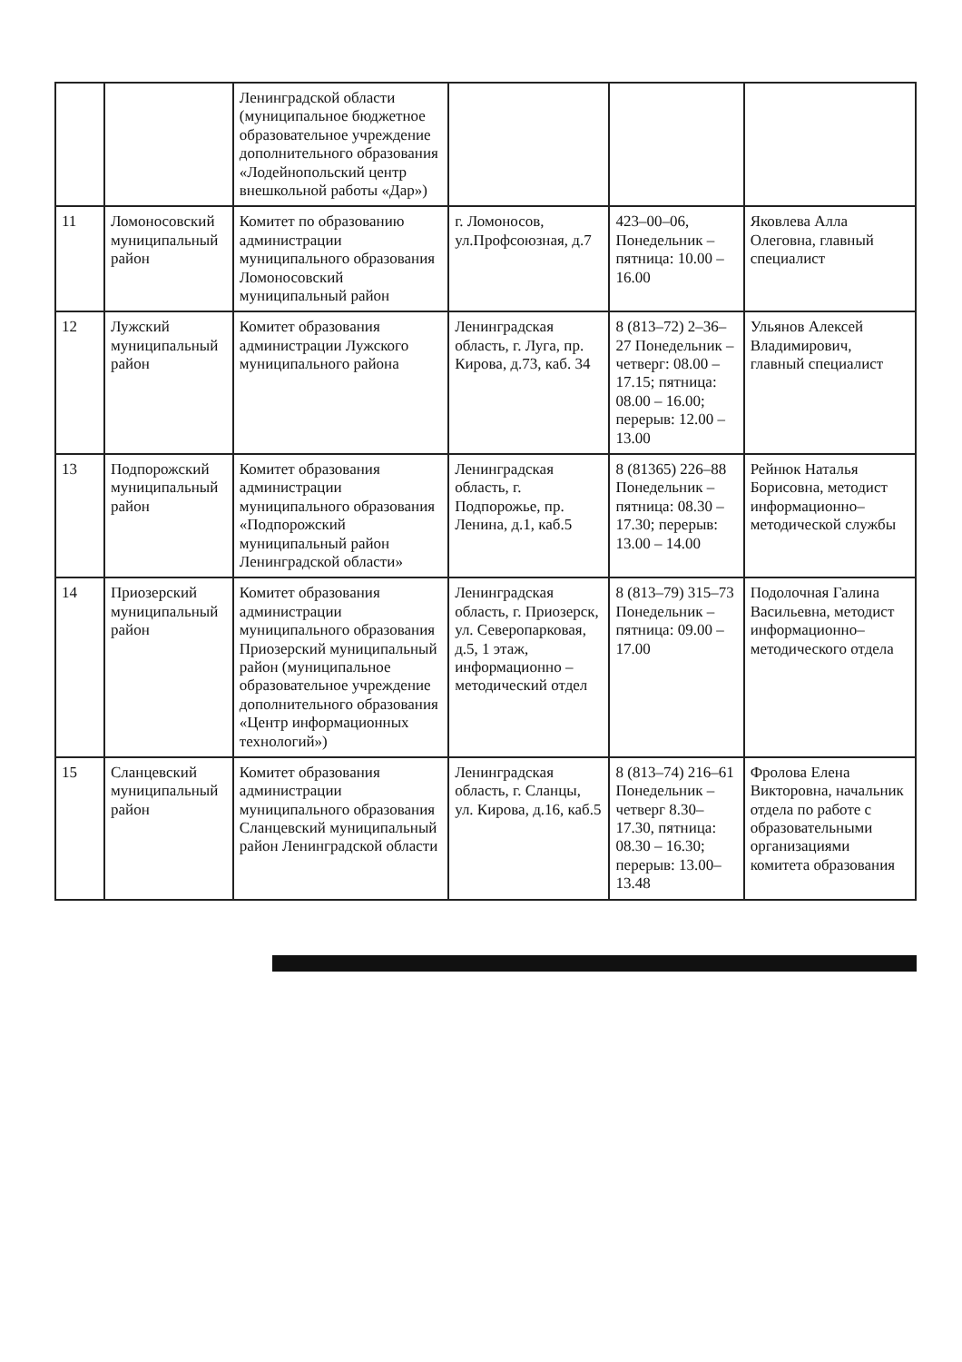| | | Ленинградской области (муниципальное бюджетное образовательное учреждение дополнительного образования «Лодейнопольский центр внешкольной работы «Дар») | | | |
| 11 | Ломоносовский муниципальный район | Комитет по образованию администрации муниципального образования Ломоносовский муниципальный район | г. Ломоносов, ул.Профсоюзная, д.7 | 423–00–06, Понедельник – пятница: 10.00 – 16.00 | Яковлева Алла Олеговна, главный специалист |
| 12 | Лужский муниципальный район | Комитет образования администрации Лужского муниципального района | Ленинградская область, г. Луга, пр. Кирова, д.73, каб. 34 | 8 (813–72) 2–36–27 Понедельник – четверг: 08.00 – 17.15; пятница: 08.00 – 16.00; перерыв: 12.00 – 13.00 | Ульянов Алексей Владимирович, главный специалист |
| 13 | Подпорожский муниципальный район | Комитет образования администрации муниципального образования «Подпорожский муниципальный район Ленинградской области» | Ленинградская область, г. Подпорожье, пр. Ленина, д.1, каб.5 | 8 (81365) 226–88 Понедельник – пятница: 08.30 – 17.30; перерыв: 13.00 – 14.00 | Рейнюк Наталья Борисовна, методист информационно–методической службы |
| 14 | Приозерский муниципальный район | Комитет образования администрации муниципального образования Приозерский муниципальный район (муниципальное образовательное учреждение дополнительного образования «Центр информационных технологий») | Ленинградская область, г. Приозерск, ул. Северопарковая, д.5, 1 этаж, информационно – методический отдел | 8 (813–79) 315–73 Понедельник – пятница: 09.00 – 17.00 | Подолочная Галина Васильевна, методист информационно–методического отдела |
| 15 | Сланцевский муниципальный район | Комитет образования администрации муниципального образования Сланцевский муниципальный район Ленинградской области | Ленинградская область, г. Сланцы, ул. Кирова, д.16, каб.5 | 8 (813–74) 216–61 Понедельник – четверг 8.30– 17.30, пятница: 08.30 – 16.30; перерыв: 13.00–13.48 | Фролова Елена Викторовна, начальник отдела по работе с образовательными организациями комитета образования |